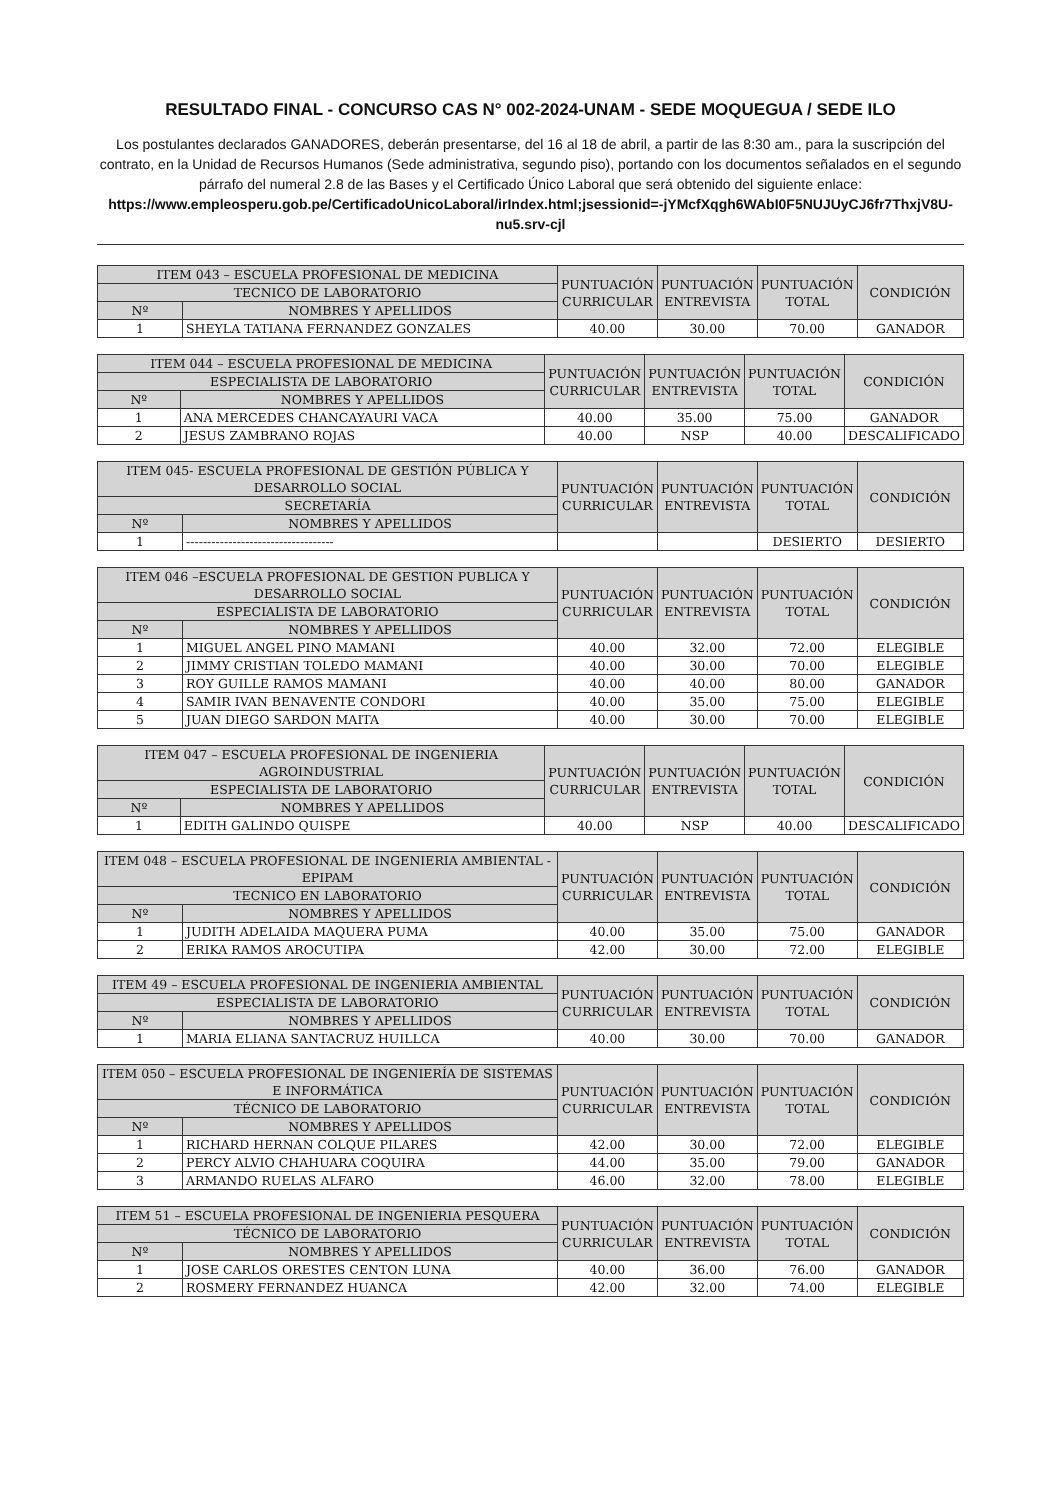RESULTADO FINAL - CONCURSO CAS N° 002-2024-UNAM - SEDE MOQUEGUA / SEDE ILO
Los postulantes declarados GANADORES, deberán presentarse, del 16 al 18 de abril, a partir de las 8:30 am., para la suscripción del contrato, en la Unidad de Recursos Humanos (Sede administrativa, segundo piso), portando con los documentos señalados en el segundo párrafo del numeral 2.8 de las Bases y el Certificado Único Laboral que será obtenido del siguiente enlace: https://www.empleosperu.gob.pe/CertificadoUnicoLaboral/irIndex.html;jsessionid=-jYMcfXqgh6WAbI0F5NUJUyCJ6fr7ThxjV8U-nu5.srv-cjl
| ITEM 043 – ESCUELA PROFESIONAL DE MEDICINA | | PUNTUACIÓN CURRICULAR | PUNTUACIÓN ENTREVISTA | PUNTUACIÓN TOTAL | CONDICIÓN |
| --- | --- | --- | --- | --- | --- |
| TECNICO DE LABORATORIO | | | | | |
| Nº | NOMBRES Y APELLIDOS | | | | |
| 1 | SHEYLA TATIANA FERNANDEZ GONZALES | 40.00 | 30.00 | 70.00 | GANADOR |
| ITEM 044 – ESCUELA PROFESIONAL DE MEDICINA | | PUNTUACIÓN CURRICULAR | PUNTUACIÓN ENTREVISTA | PUNTUACIÓN TOTAL | CONDICIÓN |
| --- | --- | --- | --- | --- | --- |
| ESPECIALISTA DE LABORATORIO | | | | | |
| Nº | NOMBRES Y APELLIDOS | | | | |
| 1 | ANA MERCEDES CHANCAYAURI VACA | 40.00 | 35.00 | 75.00 | GANADOR |
| 2 | JESUS ZAMBRANO ROJAS | 40.00 | NSP | 40.00 | DESCALIFICADO |
| ITEM 045- ESCUELA PROFESIONAL DE GESTIÓN PÚBLICA Y DESARROLLO SOCIAL | | PUNTUACIÓN CURRICULAR | PUNTUACIÓN ENTREVISTA | PUNTUACIÓN TOTAL | CONDICIÓN |
| --- | --- | --- | --- | --- | --- |
| SECRETARÍA | | | | | |
| Nº | NOMBRES Y APELLIDOS | | | | |
| 1 | ----------------------------------- | | | DESIERTO | DESIERTO |
| ITEM 046 –ESCUELA PROFESIONAL DE GESTION PUBLICA Y DESARROLLO SOCIAL | | PUNTUACIÓN CURRICULAR | PUNTUACIÓN ENTREVISTA | PUNTUACIÓN TOTAL | CONDICIÓN |
| --- | --- | --- | --- | --- | --- |
| ESPECIALISTA DE LABORATORIO | | | | | |
| Nº | NOMBRES Y APELLIDOS | | | | |
| 1 | MIGUEL ANGEL PINO MAMANI | 40.00 | 32.00 | 72.00 | ELEGIBLE |
| 2 | JIMMY CRISTIAN TOLEDO MAMANI | 40.00 | 30.00 | 70.00 | ELEGIBLE |
| 3 | ROY GUILLE RAMOS MAMANI | 40.00 | 40.00 | 80.00 | GANADOR |
| 4 | SAMIR IVAN BENAVENTE CONDORI | 40.00 | 35.00 | 75.00 | ELEGIBLE |
| 5 | JUAN DIEGO SARDON MAITA | 40.00 | 30.00 | 70.00 | ELEGIBLE |
| ITEM 047 – ESCUELA PROFESIONAL DE INGENIERIA AGROINDUSTRIAL | | PUNTUACIÓN CURRICULAR | PUNTUACIÓN ENTREVISTA | PUNTUACIÓN TOTAL | CONDICIÓN |
| --- | --- | --- | --- | --- | --- |
| ESPECIALISTA DE LABORATORIO | | | | | |
| Nº | NOMBRES Y APELLIDOS | | | | |
| 1 | EDITH GALINDO QUISPE | 40.00 | NSP | 40.00 | DESCALIFICADO |
| ITEM 048 – ESCUELA PROFESIONAL DE INGENIERIA AMBIENTAL - EPIPAM | | PUNTUACIÓN CURRICULAR | PUNTUACIÓN ENTREVISTA | PUNTUACIÓN TOTAL | CONDICIÓN |
| --- | --- | --- | --- | --- | --- |
| TECNICO EN LABORATORIO | | | | | |
| Nº | NOMBRES Y APELLIDOS | | | | |
| 1 | JUDITH ADELAIDA MAQUERA PUMA | 40.00 | 35.00 | 75.00 | GANADOR |
| 2 | ERIKA RAMOS AROCUTIPA | 42.00 | 30.00 | 72.00 | ELEGIBLE |
| ITEM 49 – ESCUELA PROFESIONAL DE INGENIERIA AMBIENTAL | | PUNTUACIÓN CURRICULAR | PUNTUACIÓN ENTREVISTA | PUNTUACIÓN TOTAL | CONDICIÓN |
| --- | --- | --- | --- | --- | --- |
| ESPECIALISTA DE LABORATORIO | | | | | |
| Nº | NOMBRES Y APELLIDOS | | | | |
| 1 | MARIA ELIANA SANTACRUZ HUILLCA | 40.00 | 30.00 | 70.00 | GANADOR |
| ITEM 050 – ESCUELA PROFESIONAL DE INGENIERÍA DE SISTEMAS E INFORMÁTICA | | PUNTUACIÓN CURRICULAR | PUNTUACIÓN ENTREVISTA | PUNTUACIÓN TOTAL | CONDICIÓN |
| --- | --- | --- | --- | --- | --- |
| TÉCNICO DE LABORATORIO | | | | | |
| Nº | NOMBRES Y APELLIDOS | | | | |
| 1 | RICHARD HERNAN COLQUE PILARES | 42.00 | 30.00 | 72.00 | ELEGIBLE |
| 2 | PERCY ALVIO CHAHUARA COQUIRA | 44.00 | 35.00 | 79.00 | GANADOR |
| 3 | ARMANDO RUELAS ALFARO | 46.00 | 32.00 | 78.00 | ELEGIBLE |
| ITEM 51 – ESCUELA PROFESIONAL DE INGENIERIA PESQUERA | | PUNTUACIÓN CURRICULAR | PUNTUACIÓN ENTREVISTA | PUNTUACIÓN TOTAL | CONDICIÓN |
| --- | --- | --- | --- | --- | --- |
| TÉCNICO DE LABORATORIO | | | | | |
| Nº | NOMBRES Y APELLIDOS | | | | |
| 1 | JOSE CARLOS ORESTES CENTON LUNA | 40.00 | 36.00 | 76.00 | GANADOR |
| 2 | ROSMERY FERNANDEZ HUANCA | 42.00 | 32.00 | 74.00 | ELEGIBLE |